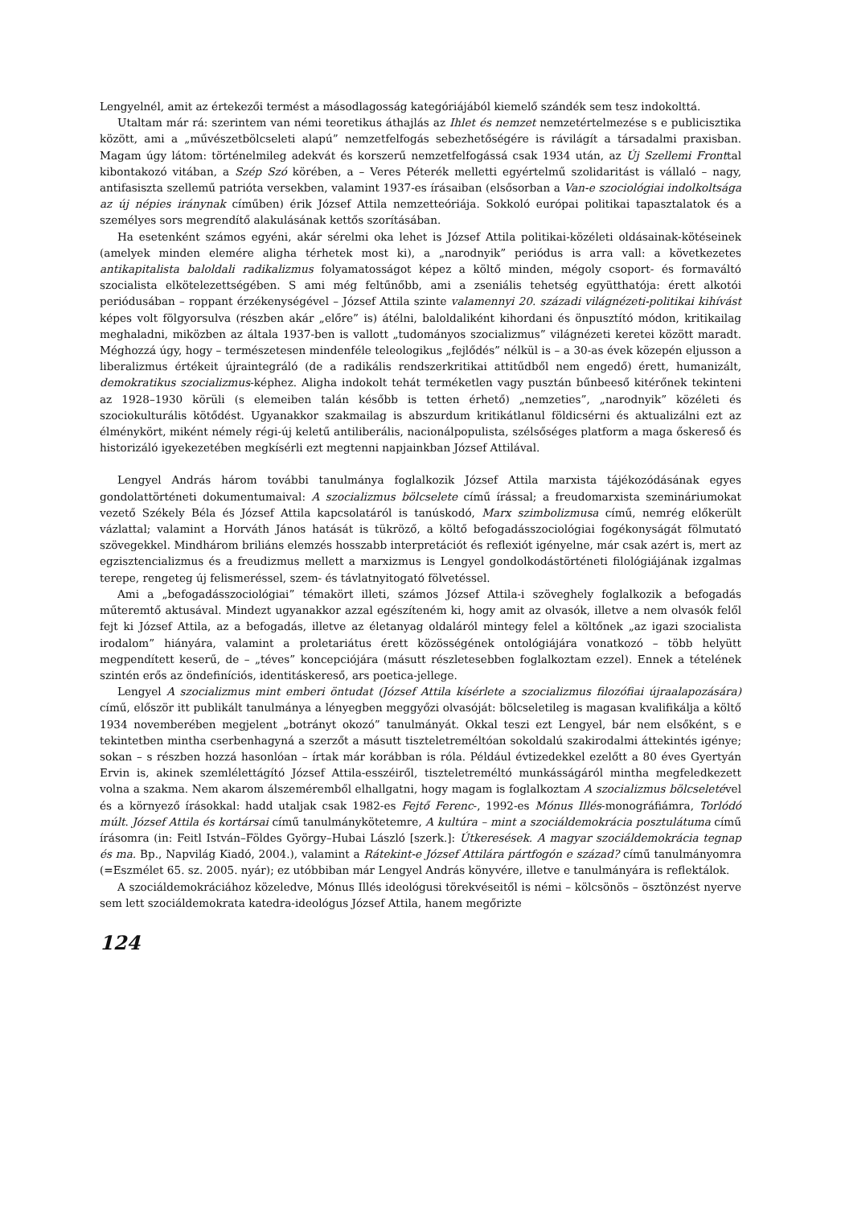Lengyelnél, amit az értekezői termést a másodlagosság kategóriájából kiemelő szándék sem tesz indokolttá.
Utaltam már rá: szerintem van némi teoretikus áthajlás az Ihlet és nemzet nemzetértelmezése s e publicisztika között, ami a „művészetbölcseleti alapú” nemzetfelfogás sebezhetőségére is rávilágít a társadalmi praxisban. Magam úgy látom: történelmileg adekvát és korszerű nemzetfelfogássá csak 1934 után, az Új Szellemi Fronttal kibontakozó vitában, a Szép Szó körében, a – Veres Péterék melletti egyértelmű szolidaritást is vállaló – nagy, antifasiszta szellemű patrióta versekben, valamint 1937-es írásaiban (elsősorban a Van-e szociológiai indolkoltsága az új népies iránynak címűben) érik József Attila nemzetteóriája. Sokkoló európai politikai tapasztalatok és a személyes sors megrendítő alakulásának kettős szorításában.
Ha esetenként számos egyéni, akár sérelmi oka lehet is József Attila politikai-közéleti oldásainak-kötéseinek (amelyek minden elemére aligha térhetek most ki), a „narodnyik” periódus is arra vall: a következetes antikapitalista baloldali radikalizmus folyamatosságot képez a költő minden, mégoly csoport- és formaváltó szocialista elkötelezettségében. S ami még feltűnőbb, ami a zseniális tehetség együtthatója: érett alkotói periódusában – roppant érzékenységével – József Attila szinte valamennyi 20. századi világnézeti-politikai kihívást képes volt fölgyorsulva (részben akár „előre” is) átélni, baloldaliként kihordani és önpusztító módon, kritikailag meghaladni, miközben az általa 1937-ben is vallott „tudományos szocializmus” világnézeti keretei között maradt. Méghozzá úgy, hogy – természetesen mindenféle teleologikus „fejlődés” nélkül is – a 30-as évek közepén eljusson a liberalizmus értékeit újraintegráló (de a radikális rendszerkritikai attitűdből nem engedő) érett, humanizált, demokratikus szocializmus-képhez. Aligha indokolt tehát terméketlen vagy pusztán bűnbeeső kitérőnek tekinteni az 1928–1930 körüli (s elemeiben talán később is tetten érhető) „nemzeties”, „narodnyik” közéleti és szociokulturális kötődést. Ugyanakkor szakmailag is abszurdum kritikátlanul földicsérni és aktualizálni ezt az élménykört, miként némely régi-új keletű antiliberális, nacionálpopulista, szélsőséges platform a maga őskereső és historizáló igyekezetében megkísérli ezt megtenni napjainkban József Attilával.
Lengyel András három további tanulmánya foglalkozik József Attila marxista tájékozódásának egyes gondolattörténeti dokumentumaival: A szocializmus bölcselete című írással; a freudomarxista szemináriumokat vezető Székely Béla és József Attila kapcsolatáról is tanúskodó, Marx szimbolizmusa című, nemrég előkerült vázlattal; valamint a Horváth János hatását is tükröző, a költő befogadásszociológiai fogékonyságát fölmutató szövegekkel. Mindhárom briliáns elemzés hosszabb interpretációt és reflexiót igényelne, már csak azért is, mert az egzisztencializmus és a freudizmus mellett a marxizmus is Lengyel gondolkodástörténeti filológiájának izgalmas terepe, rengeteg új felismeréssel, szem- és távlatnyitogató fölvetéssel.
Ami a „befogadásszociológiai” témakört illeti, számos József Attila-i szöveghely foglalkozik a befogadás műteremtő aktusával. Mindezt ugyanakkor azzal egészíteném ki, hogy amit az olvasók, illetve a nem olvasók felől fejt ki József Attila, az a befogadás, illetve az élet­anyag oldaláról mintegy felel a költőnek „az igazi szocialista irodalom” hiányára, valamint a proletariátus érett közösségének ontológiájára vonatkozó – több helyütt megpendített keserű, de – „téves” koncepciójára (másutt részletesebben foglalkoztam ezzel). Ennek a tételének szintén erős az öndefiníciós, identitáskereső, ars poetica-jellege.
Lengyel A szocializmus mint emberi öntudat (József Attila kísérlete a szocializmus filozófiai újraalapozására) című, először itt publikált tanulmánya a lényegben meggyőzi olvasóját: bölcseletileg is magasan kvalifikálja a költő 1934 novemberében megjelent „botrányt okozó” tanulmányát. Okkal teszi ezt Lengyel, bár nem elsőként, s e tekintetben mintha cserbenhagyná a szerzőt a másutt tiszteletreméltóan sokoldalú szakirodalmi áttekintés igénye; sokan – s részben hozzá hasonlóan – írtak már korábban is róla. Például évtizedekkel ezelőtt a 80 éves Gyertyán Ervin is, akinek szemlélettágító József Attila-esszéiről, tiszteletreméltó munkásságáról mintha megfeledkezett volna a szakma. Nem akarom álszeméremből elhallgatni, hogy magam is foglalkoztam A szocializmus bölcseletével és a környező írásokkal: hadd utaljak csak 1982-es Fejtő Ferenc-, 1992-es Mónus Illés-monográfiámra, Torlódó múlt. József Attila és kortársai című tanulmánykötetemre, A kultúra – mint a szociáldemokrácia posztulátuma című írásomra (in: Feitl István–Földes György–Hubai László [szerk.]: Útkeresések. A magyar szociáldemokrácia tegnap és ma. Bp., Napvilág Kiadó, 2004.), valamint a Rátekint-e József Attilára pártfogón e század? című tanulmányomra (=Eszmélet 65. sz. 2005. nyár); ez utóbbiban már Lengyel András könyvére, illetve e tanulmányára is reflektálok.
A szociáldemokráciához közeledve, Mónus Illés ideológusi törekvéseitől is némi – kölcsönös – ösztönzést nyerve sem lett szociáldemokrata katedra-ideológus József Attila, hanem megőrizte
124